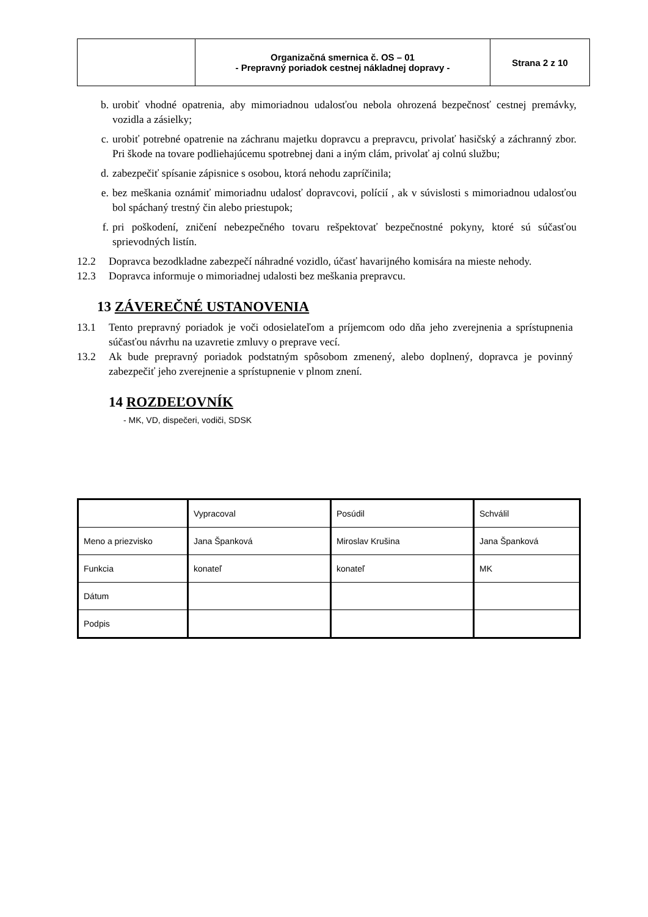| | Organizačná smernica č. OS – 01 - Prepravný poriadok cestnej nákladnej dopravy - | Strana 2 z 10 |
b. urobiť vhodné opatrenia, aby mimoriadnou udalosťou nebola ohrozená bezpečnosť cestnej premávky, vozidla a zásielky;
c. urobiť potrebné opatrenie na záchranu majetku dopravcu a prepravcu, privolať hasičský a záchranný zbor. Pri škode na tovare podliehajúcemu spotrebnej dani a iným clám, privolať aj colnú službu;
d. zabezpečiť spísanie zápisnice s osobou, ktorá nehodu zapríčinila;
e. bez meškania oznámiť mimoriadnu udalosť dopravcovi, polícií , ak v súvislosti s mimoriadnou udalosťou bol spáchaný trestný čin alebo priestupok;
f. pri poškodení, zničení nebezpečného tovaru rešpektovať bezpečnostné pokyny, ktoré sú súčasťou sprievodných listín.
12.2 Dopravca bezodkladne zabezpečí náhradné vozidlo, účasť havarijného komisára na mieste nehody.
12.3 Dopravca informuje o mimoriadnej udalosti bez meškania prepravcu.
13 ZÁVEREČNÉ USTANOVENIA
13.1 Tento prepravný poriadok je voči odosielateľom a príjemcom odo dňa jeho zverejnenia a sprístupnenia súčasťou návrhu na uzavretie zmluvy o preprave vecí.
13.2 Ak bude prepravný poriadok podstatným spôsobom zmenený, alebo doplnený, dopravca je povinný zabezpečiť jeho zverejnenie a sprístupnenie v plnom znení.
14 ROZDEĽOVNÍK
- MK, VD, dispečeri, vodiči, SDSK
| | Vypracoval | Posúdil | Schválil |
| Meno a priezvisko | Jana Španková | Miroslav Krušina | Jana Španková |
| Funkcia | konateľ | konateľ | MK |
| Dátum | | | |
| Podpis | | | |